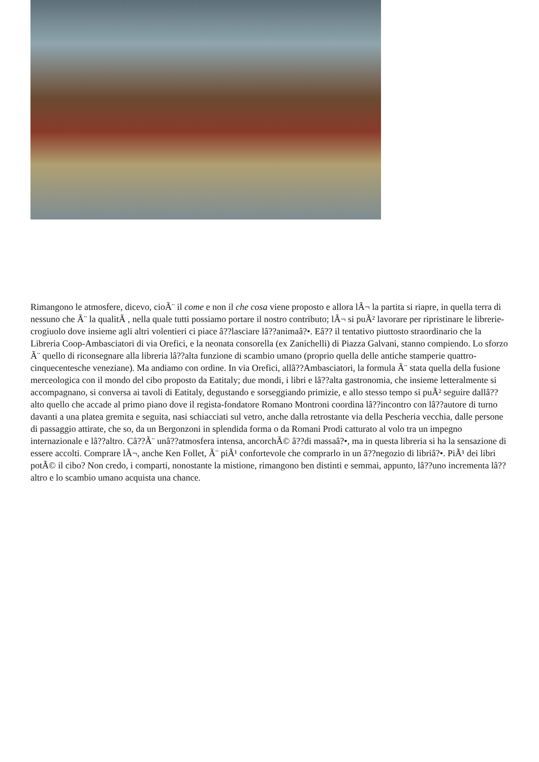Rimangono le atmosfere, dicevo, cioÃ¨ il come e non il che cosa viene proposto e allora lÃ¬ la partita si riapre, in quella terra di nessuno che Ã¨ la qualitÃ , nella quale tutti possiamo portare il nostro contributo; lÃ¬ si puÃ² lavorare per ripristinare le librerie-crogiuolo dove insieme agli altri volentieri ci piace â??lasciare lâ??animaâ?•. Eâ?? il tentativo piuttosto straordinario che la Libreria Coop-Ambasciatori di via Orefici, e la neonata consorella (ex Zanichelli) di Piazza Galvani, stanno compiendo. Lo sforzo Ã¨ quello di riconsegnare alla libreria lâ??alta funzione di scambio umano (proprio quella delle antiche stamperie quattro-cinquecentesche veneziane). Ma andiamo con ordine. In via Orefici, allâ??Ambasciatori, la formula Ã¨ stata quella della fusione merceologica con il mondo del cibo proposto da Eatitaly; due mondi, i libri e lâ??alta gastronomia, che insieme letteralmente si accompagnano, si conversa ai tavoli di Eatitaly, degustando e sorseggiando primizie, e allo stesso tempo si puÃ² seguire dallâ??alto quello che accade al primo piano dove il regista-fondatore Romano Montroni coordina lâ??incontro con lâ??autore di turno davanti a una platea gremita e seguita, nasi schiacciati sul vetro, anche dalla retrostante via della Pescheria vecchia, dalle persone di passaggio attirate, che so, da un Bergonzoni in splendida forma o da Romani Prodi catturato al volo tra un impegno internazionale e lâ??altro. Câ??Ã¨ unâ??atmosfera intensa, ancorchÃ© â??di massaâ?•, ma in questa libreria si ha la sensazione di essere accolti. Comprare lÃ¬, anche Ken Follet, Ã¨ piÃ¹ confortevole che comprarlo in un â??negozio di libriâ?•. PiÃ¹ dei libri potÃ© il cibo? Non credo, i comparti, nonostante la mistione, rimangono ben distinti e semmai, appunto, lâ??uno incrementa lâ??altro e lo scambio umano acquista una chance.